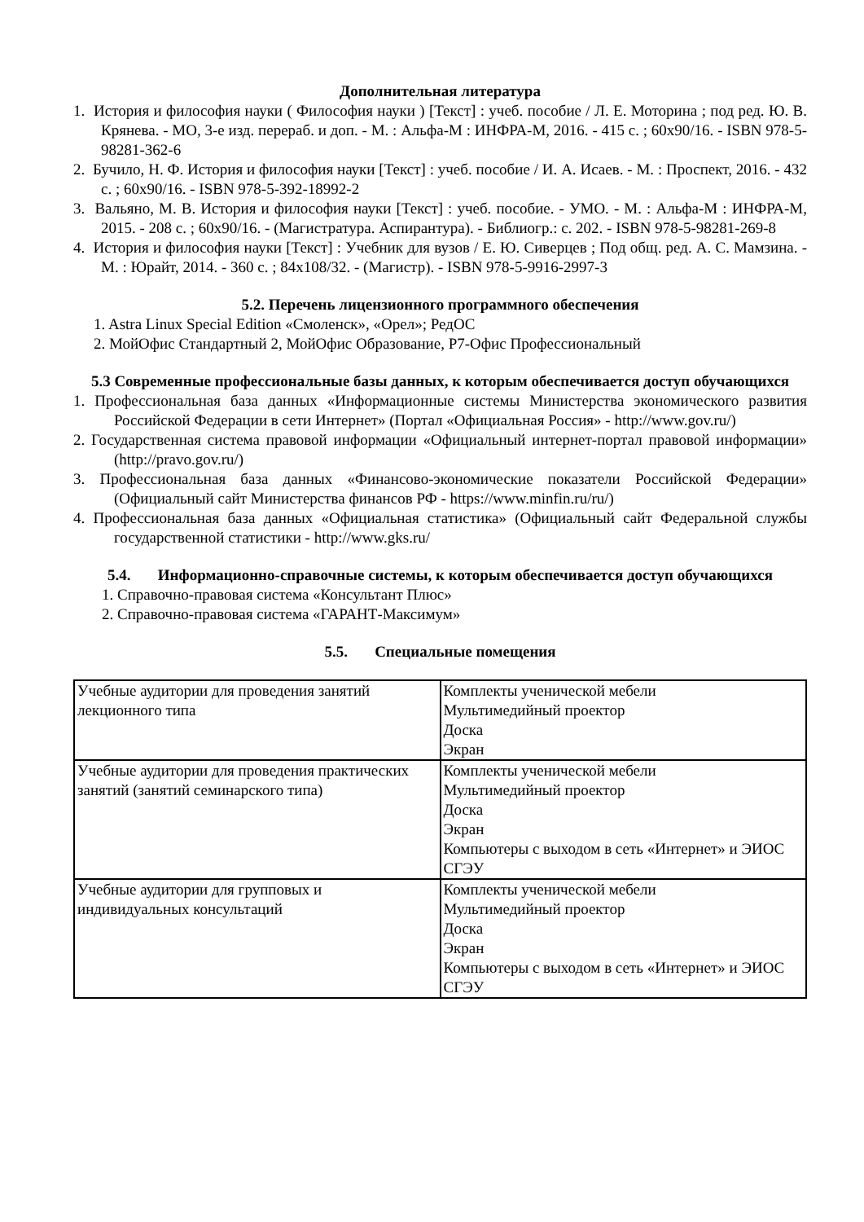Дополнительная литература
1. История и философия науки ( Философия науки ) [Текст] : учеб. пособие / Л. Е. Моторина ; под ред. Ю. В. Крянева. - МО, 3-е изд. перераб. и доп. - М. : Альфа-М : ИНФРА-М, 2016. - 415 с. ; 60x90/16. - ISBN 978-5-98281-362-6
2. Бучило, Н. Ф. История и философия науки [Текст] : учеб. пособие / И. А. Исаев. - М. : Проспект, 2016. - 432 с. ; 60x90/16. - ISBN 978-5-392-18992-2
3. Вальяно, М. В. История и философия науки [Текст] : учеб. пособие. - УМО. - М. : Альфа-М : ИНФРА-М, 2015. - 208 с. ; 60x90/16. - (Магистратура. Аспирантура). - Библиогр.: с. 202. - ISBN 978-5-98281-269-8
4. История и философия науки [Текст] : Учебник для вузов / Е. Ю. Сиверцев ; Под общ. ред. А. С. Мамзина. - М. : Юрайт, 2014. - 360 с. ; 84x108/32. - (Магистр). - ISBN 978-5-9916-2997-3
5.2. Перечень лицензионного программного обеспечения
1. Astra Linux Special Edition «Смоленск», «Орел»; РедОС
2. МойОфис Стандартный 2, МойОфис Образование, Р7-Офис Профессиональный
5.3 Современные профессиональные базы данных, к которым обеспечивается доступ обучающихся
1. Профессиональная база данных «Информационные системы Министерства экономического развития Российской Федерации в сети Интернет» (Портал «Официальная Россия» - http://www.gov.ru/)
2. Государственная система правовой информации «Официальный интернет-портал правовой информации» (http://pravo.gov.ru/)
3. Профессиональная база данных «Финансово-экономические показатели Российской Федерации» (Официальный сайт Министерства финансов РФ - https://www.minfin.ru/ru/)
4. Профессиональная база данных «Официальная статистика» (Официальный сайт Федеральной службы государственной статистики - http://www.gks.ru/
5.4. Информационно-справочные системы, к которым обеспечивается доступ обучающихся
1. Справочно-правовая система «Консультант Плюс»
2. Справочно-правовая система «ГАРАНТ-Максимум»
5.5. Специальные помещения
| Учебные аудитории для проведения занятий лекционного типа | Комплекты ученической мебели Мультимедийный проектор Доска Экран |
| Учебные аудитории для проведения практических занятий (занятий семинарского типа) | Комплекты ученической мебели Мультимедийный проектор Доска Экран Компьютеры с выходом в сеть «Интернет» и ЭИОС СГЭУ |
| Учебные аудитории для групповых и индивидуальных консультаций | Комплекты ученической мебели Мультимедийный проектор Доска Экран Компьютеры с выходом в сеть «Интернет» и ЭИОС СГЭУ |